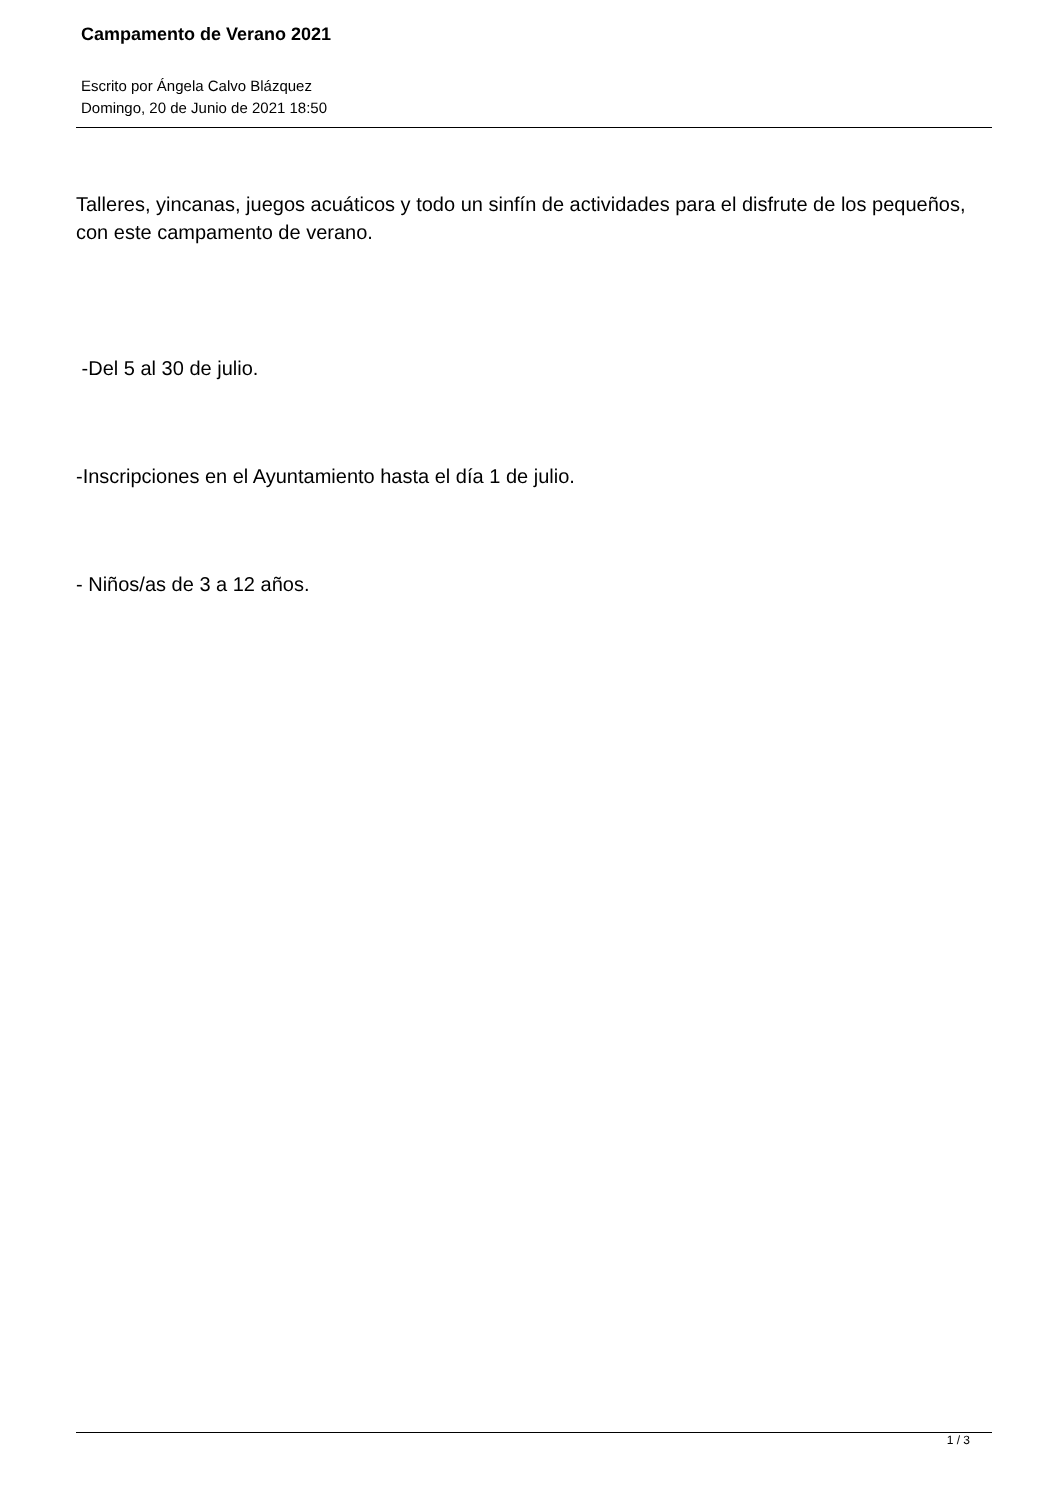Campamento de Verano 2021
Escrito por Ángela Calvo Blázquez
Domingo, 20 de Junio de 2021 18:50
Talleres, yincanas, juegos acuáticos y todo un sinfín de actividades para el disfrute de los pequeños, con este campamento de verano.
-Del 5 al 30 de julio.
-Inscripciones en el Ayuntamiento hasta el día 1 de julio.
- Niños/as de 3 a 12 años.
1 / 3